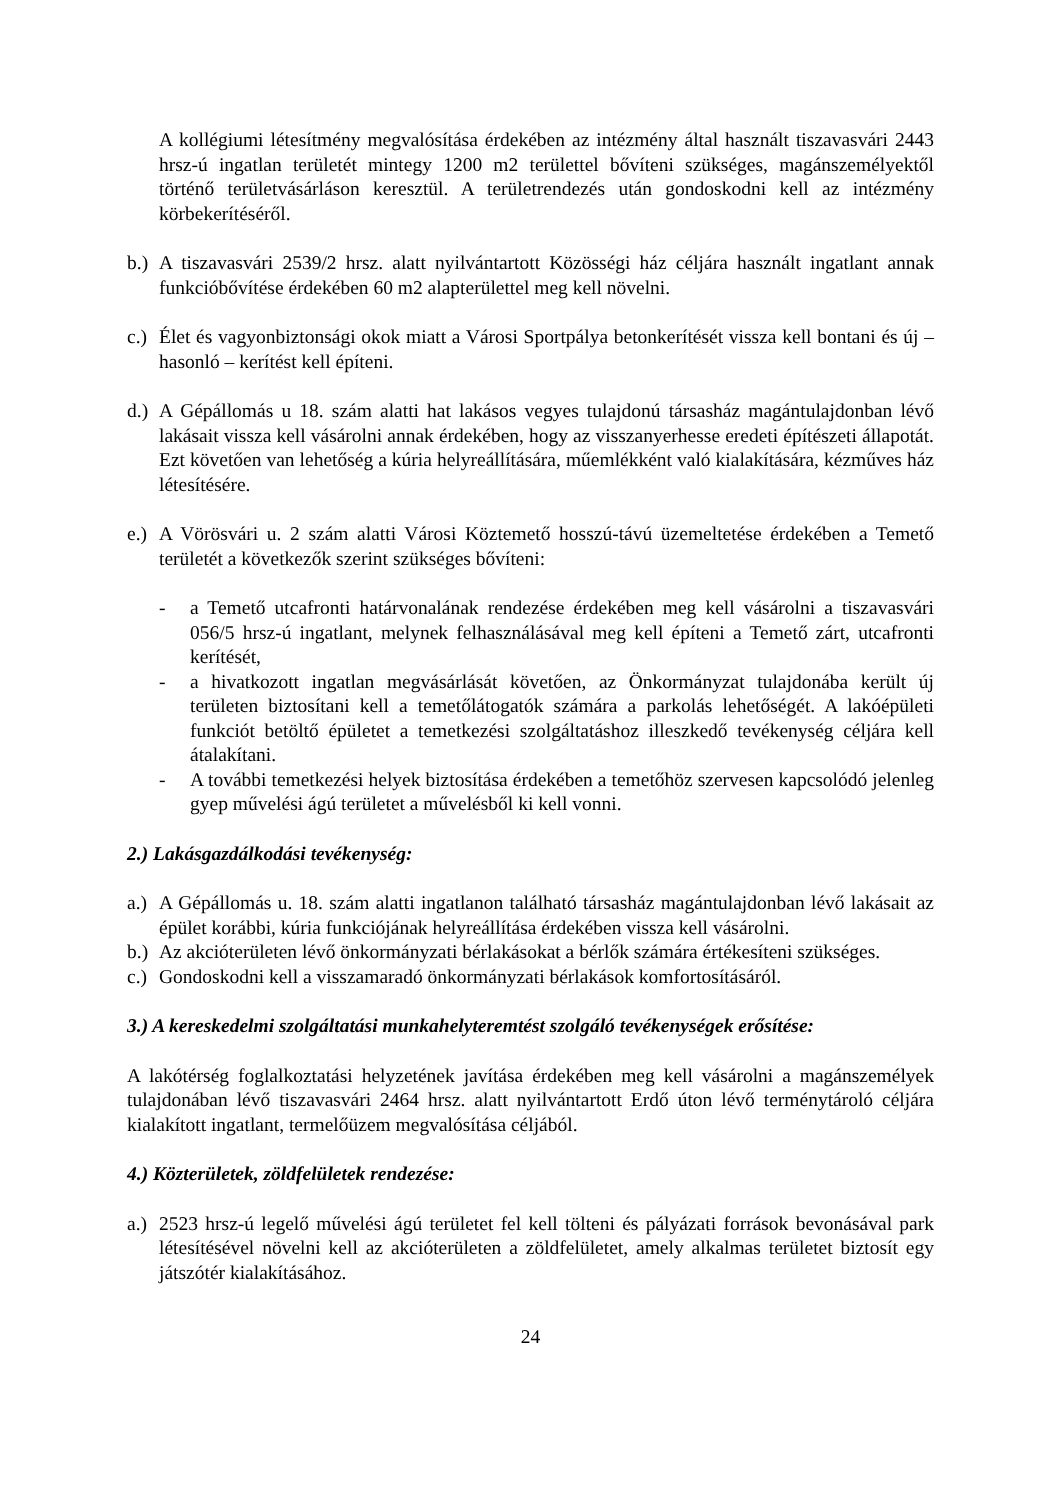A kollégiumi létesítmény megvalósítása érdekében az intézmény által használt tiszavasvári 2443 hrsz-ú ingatlan területét mintegy 1200 m2 területtel bővíteni szükséges, magánszemélyektől történő területvásárláson keresztül. A területrendezés után gondoskodni kell az intézmény körbekerítéséről.
b.)
A tiszavasvári 2539/2 hrsz. alatt nyilvántartott Közösségi ház céljára használt ingatlant annak funkcióbővítése érdekében 60 m2 alapterülettel meg kell növelni.
c.)
Élet és vagyonbiztonsági okok miatt a Városi Sportpálya betonkerítését vissza kell bontani és új – hasonló – kerítést kell építeni.
d.)
A Gépállomás u 18. szám alatti hat lakásos vegyes tulajdonú társasház magántulajdonban lévő lakásait vissza kell vásárolni annak érdekében, hogy az visszanyerhesse eredeti építészeti állapotát. Ezt követően van lehetőség a kúria helyreállítására, műemlékként való kialakítására, kézműves ház létesítésére.
e.)
A Vörösvári u. 2 szám alatti Városi Köztemető hosszú-távú üzemeltetése érdekében a Temető területét a következők szerint szükséges bővíteni:
- a Temető utcafronti határvonalának rendezése érdekében meg kell vásárolni a tiszavasvári 056/5 hrsz-ú ingatlant, melynek felhasználásával meg kell építeni a Temető zárt, utcafronti kerítését,
- a hivatkozott ingatlan megvásárlását követően, az Önkormányzat tulajdonába került új területen biztosítani kell a temetőlátogatók számára a parkolás lehetőségét. A lakóépületi funkciót betöltő épületet a temetkezési szolgáltatáshoz illeszkedő tevékenység céljára kell átalakítani.
- A további temetkezési helyek biztosítása érdekében a temetőhöz szervesen kapcsolódó jelenleg gyep művelési ágú területet a művelésből ki kell vonni.
2.) Lakásgazdálkodási tevékenység:
a.)
A Gépállomás u. 18. szám alatti ingatlanon található társasház magántulajdonban lévő lakásait az épület korábbi, kúria funkciójának helyreállítása érdekében vissza kell vásárolni.
b.)
Az akcióterületen lévő önkormányzati bérlakásokat a bérlők számára értékesíteni szükséges.
c.)
Gondoskodni kell a visszamaradó önkormányzati bérlakások komfortosításáról.
3.) A kereskedelmi szolgáltatási munkahelyteremtést szolgáló tevékenységek erősítése:
A lakótérség foglalkoztatási helyzetének javítása érdekében meg kell vásárolni a magánszemélyek tulajdonában lévő tiszavasvári 2464 hrsz. alatt nyilvántartott Erdő úton lévő terménytároló céljára kialakított ingatlant, termelőüzem megvalósítása céljából.
4.) Közterületek, zöldfelületek rendezése:
a.)
2523 hrsz-ú legelő művelési ágú területet fel kell tölteni és pályázati források bevonásával park létesítésével növelni kell az akcióterületen a zöldfelületet, amely alkalmas területet biztosít egy játszótér kialakításához.
24